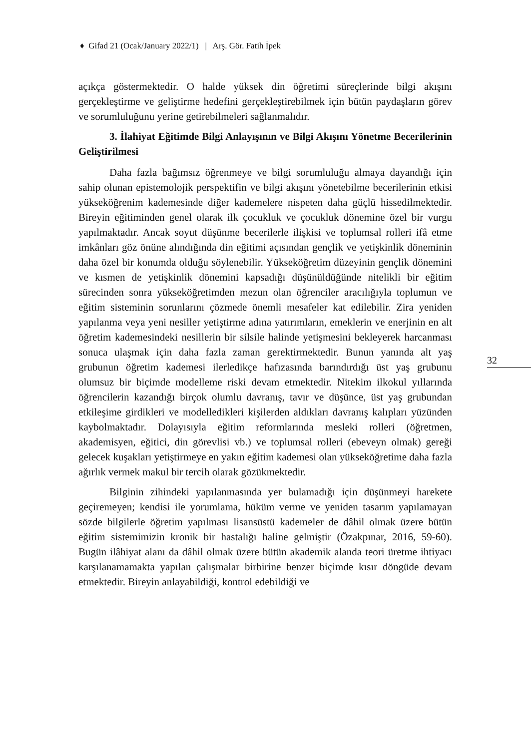♦ Gifad 21 (Ocak/January 2022/1) | Arş. Gör. Fatih İpek
açıkça göstermektedir. O halde yüksek din öğretimi süreçlerinde bilgi akışını gerçekleştirme ve geliştirme hedefini gerçekleştirebilmek için bütün paydaşların görev ve sorumluluğunu yerine getirebilmeleri sağlanmalıdır.
3. İlahiyat Eğitimde Bilgi Anlayışının ve Bilgi Akışını Yönetme Becerilerinin Geliştirilmesi
Daha fazla bağımsız öğrenmeye ve bilgi sorumluluğu almaya dayandığı için sahip olunan epistemolojik perspektifin ve bilgi akışını yönetebilme becerilerinin etkisi yükseköğrenim kademesinde diğer kademelere nispeten daha güçlü hissedilmektedir. Bireyin eğitiminden genel olarak ilk çocukluk ve çocukluk dönemine özel bir vurgu yapılmaktadır. Ancak soyut düşünme becerilerle ilişkisi ve toplumsal rolleri ifâ etme imkânları göz önüne alındığında din eğitimi açısından gençlik ve yetişkinlik döneminin daha özel bir konumda olduğu söylenebilir. Yükseköğretim düzeyinin gençlik dönemini ve kısmen de yetişkinlik dönemini kapsadığı düşünüldüğünde nitelikli bir eğitim sürecinden sonra yükseköğretimden mezun olan öğrenciler aracılığıyla toplumun ve eğitim sisteminin sorunlarını çözmede önemli mesafeler kat edilebilir. Zira yeniden yapılanma veya yeni nesiller yetiştirme adına yatırımların, emeklerin ve enerjinin en alt öğretim kademesindeki nesillerin bir silsile halinde yetişmesini bekleyerek harcanması sonuca ulaşmak için daha fazla zaman gerektirmektedir. Bunun yanında alt yaş grubunun öğretim kademesi ilerledikçe hafızasında barındırdığı üst yaş grubunu olumsuz bir biçimde modelleme riski devam etmektedir. Nitekim ilkokul yıllarında öğrencilerin kazandığı birçok olumlu davranış, tavır ve düşünce, üst yaş grubundan etkileşime girdikleri ve modelledikleri kişilerden aldıkları davranış kalıpları yüzünden kaybolmaktadır. Dolayısıyla eğitim reformlarında mesleki rolleri (öğretmen, akademisyen, eğitici, din görevlisi vb.) ve toplumsal rolleri (ebeveyn olmak) gereği gelecek kuşakları yetiştirmeye en yakın eğitim kademesi olan yükseköğretime daha fazla ağırlık vermek makul bir tercih olarak gözükmektedir.
Bilginin zihindeki yapılanmasında yer bulamadığı için düşünmeyi harekete geçiremeyen; kendisi ile yorumlama, hüküm verme ve yeniden tasarım yapılamayan sözde bilgilerle öğretim yapılması lisansüstü kademeler de dâhil olmak üzere bütün eğitim sistemimizin kronik bir hastalığı haline gelmiştir (Özakpınar, 2016, 59-60). Bugün ilâhiyat alanı da dâhil olmak üzere bütün akademik alanda teori üretme ihtiyacı karşılanamamakta yapılan çalışmalar birbirine benzer biçimde kısır döngüde devam etmektedir. Bireyin anlayabildiği, kontrol edebildiği ve
32